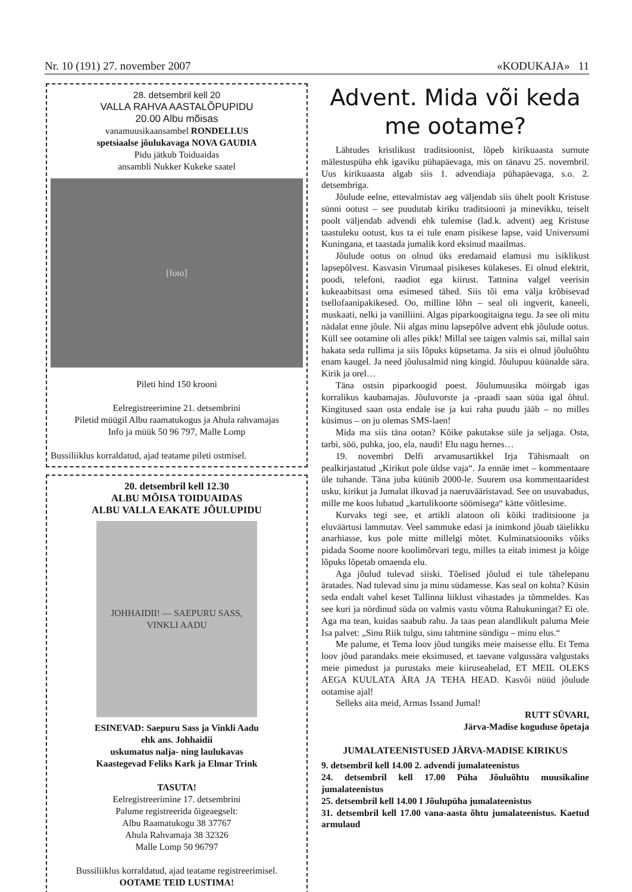Nr. 10 (191) 27. november 2007 «KODUKAJA» 11
28. detsembril kell 20
VALLA RAHVA AASTALÕPUPIDU
20.00 Albu mõisas
vanamuusikaansambel RONDELLUS
spetsiaalse jõulukavaga NOVA GAUDIA
Pidu jätkub Toiduaidas
ansambli Nukker Kukeke saatel
[foto]
Pileti hind 150 krooni
Eelregistreerimine 21. detsembrini
Piletid müügil Albu raamatukogus ja Ahula rahvamajas
Info ja müük 50 96 797, Malle Lomp
Bussiliiklus korraldatud, ajad teatame pileti ostmisel.
20. detsembril kell 12.30
ALBU MÕISA TOIDUAIDAS
ALBU VALLA EAKATE JÕULUPIDU
JOHHAIDII! — SAEPURU SASS, VINKLI AADU
ESINEVAD: Saepuru Sass ja Vinkli Aadu
ehk ans. Johhaidii
uskumatus nalja- ning laulukavas
Kaastegevad Feliks Kark ja Elmar Trink
TASUTA!
Eelregistreerimine 17. detsembrini
Palume registreerida õigeaegselt:
Albu Raamatukogu 38 37767
Ahula Rahvamaja 38 32326
Malle Lomp 50 96797
Bussiliiklus korraldatud, ajad teatame registreerimisel.
OOTAME TEID LUSTIMA!
Advent. Mida või keda me ootame?
Lähtudes kristlikust traditsioonist, lõpeb kirikuaasta surnute mälestuspüha ehk igaviku pühapäevaga, mis on tänavu 25. novembril. Uus kirikuaasta algab siis 1. advendiaja pühapäevaga, s.o. 2. detsembriga.
Jõulude eelne, ettevalmistav aeg väljendab siis ühelt poolt Kristuse sünni ootust – see puudutab kiriku traditsiooni ja minevikku, teiselt poolt väljendab advendi ehk tulemise (lad.k. advent) aeg Kristuse taastuleku ootust, kus ta ei tule enam pisikese lapse, vaid Universumi Kuningana, et taastada jumalik kord eksinud maailmas.
Jõulude ootus on olnud üks eredamaid elamusi mu isiklikust lapsepõlvest. Kasvasin Virumaal pisikeses külakeses. Ei olnud elektrit, poodi, telefoni, raadiot ega kiirust. Tattnina valgel veerisin kukeaabitsast oma esimesed tähed. Siis tõi ema välja krõbisevad tsellofaanipakikesed. Oo, milline lõhn – seal oli ingverit, kaneeli, muskaati, nelki ja vanilliini. Algas piparkoogitaigna tegu. Ja see oli mitu nädalat enne jõule. Nii algas minu lapsepõlve advent ehk jõulude ootus. Küll see ootamine oli alles pikk! Millal see taigen valmis sai, millal sain hakata seda rullima ja siis lõpuks küpsetama. Ja siis ei olnud jõuluõhtu enam kaugel. Ja need jõulusalmid ning kingid. Jõulupuu küünalde sära. Kirik ja orel…
Täna ostsin piparkoogid poest. Jõulumuusika möirgab igas korralikus kaubamajas. Jõuluvorste ja -praadi saan süüa igal õhtul. Kingitused saan osta endale ise ja kui raha puudu jääb – no milles küsimus – on ju olemas SMS-laen!
Mida ma siis täna ootan? Kõike pakutakse süle ja seljaga. Osta, tarbi, söö, puhka, joo, ela, naudi! Elu nagu hernes…
19. novembri Delfi arvamusartikkel Irja Tähismaalt on pealkirjastatud „Kirikut pole üldse vaja“. Ja ennäe imet – kommentaare üle tuhande. Täna juba küünib 2000-le. Suurem osa kommentaaridest usku, kirikut ja Jumalat ilkuvad ja naeruvääristavad. See on usuvabadus, mille me koos lubatud „kartulikoorte söömisega“ kätte võitlesime.
Kurvaks tegi see, et artikli alatoon oli kõiki traditsioone ja eluväärtusi lammutav. Veel sammuke edasi ja inimkond jõuab täielikku anarhiasse, kus pole mitte millelgi mõtet. Kulminatsiooniks võiks pidada Soome noore koolimõrvari tegu, milles ta eitab inimest ja kõige lõpuks lõpetab omaenda elu.
Aga jõulud tulevad siiski. Tõelised jõulud ei tule tähelepanu äratades. Nad tulevad sinu ja minu südamesse. Kas seal on kohta? Küsin seda endalt vahel keset Tallinna liiklust vihastades ja tõmmeldes. Kas see kuri ja nördinud süda on valmis vastu võtma Rahukuningat? Ei ole. Aga ma tean, kuidas saabub rahu. Ja taas pean alandlikult paluma Meie Isa palvet: „Sinu Riik tulgu, sinu tahtmine sündigu – minu elus.“
Me palume, et Tema loov jõud tungiks meie maisesse ellu. Et Tema loov jõud parandaks meie eksimused, et taevane valgussära valgustaks meie pimedust ja purustaks meie kiiruseahelad, ET MEIL OLEKS AEGA KUULATA ÄRA JA TEHA HEAD. Kasvõi nüüd jõulude ootamise ajal!
Selleks aita meid, Armas Issand Jumal!
RUTT SÜVARI,
Järva-Madise koguduse õpetaja
JUMALATEENISTUSED JÄRVA-MADISE KIRIKUS
9. detsembril kell 14.00 2. advendi jumalateenistus
24. detsembril kell 17.00 Püha Jõuluõhtu muusikaline jumalateenistus
25. detsembril kell 14.00 I Jõulupüha jumalateenistus
31. detsembril kell 17.00 vana-aasta õhtu jumalateenistus. Kaetud armulaud